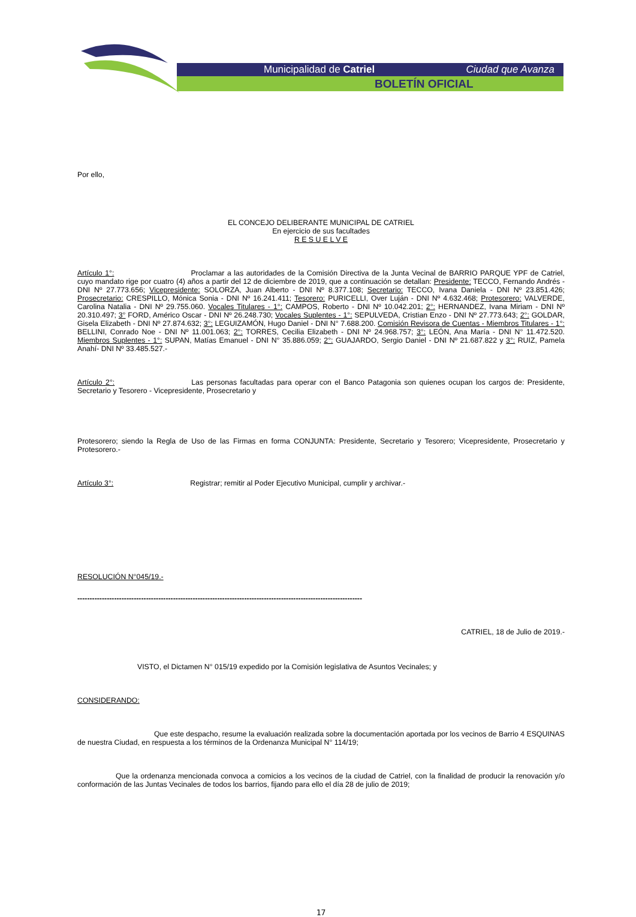Municipalidad de Catriel Ciudad que Avanza
BOLETÍN OFICIAL
Por ello,
EL CONCEJO DELIBERANTE MUNICIPAL DE CATRIEL
En ejercicio de sus facultades
R E S U E L V E
Artículo 1°: Proclamar a las autoridades de la Comisión Directiva de la Junta Vecinal de BARRIO PARQUE YPF de Catriel, cuyo mandato rige por cuatro (4) años a partir del 12 de diciembre de 2019, que a continuación se detallan: Presidente: TECCO, Fernando Andrés - DNI Nº 27.773.656; Vicepresidente: SOLORZA, Juan Alberto - DNI Nº 8.377.108; Secretario: TECCO, Ivana Daniela - DNI Nº 23.851.426; Prosecretario: CRESPILLO, Mónica Sonia - DNI Nº 16.241.411; Tesorero: PURICELLI, Over Luján - DNI Nº 4.632.468; Protesorero: VALVERDE, Carolina Natalia - DNI Nº 29.755.060. Vocales Titulares - 1°: CAMPOS, Roberto - DNI Nº 10.042.201; 2°: HERNANDEZ, Ivana Miriam - DNI Nº 20.310.497; 3° FORD, Américo Oscar - DNI Nº 26.248.730; Vocales Suplentes - 1°: SEPULVEDA, Cristian Enzo - DNI Nº 27.773.643; 2°: GOLDAR, Gisela Elizabeth - DNI Nº 27.874.632; 3°: LEGUIZAMÓN, Hugo Daniel - DNI N° 7.688.200. Comisión Revisora de Cuentas - Miembros Titulares - 1°: BELLINI, Conrado Noe - DNI Nº 11.001.063; 2°: TORRES, Cecilia Elizabeth - DNI Nº 24.968.757; 3°: LEÓN, Ana María - DNI N° 11.472.520. Miembros Suplentes - 1°: SUPAN, Matías Emanuel - DNI N° 35.886.059; 2°: GUAJARDO, Sergio Daniel - DNI Nº 21.687.822 y 3°: RUIZ, Pamela Anahí- DNI Nº 33.485.527.-
Artículo 2°: Las personas facultadas para operar con el Banco Patagonia son quienes ocupan los cargos de: Presidente, Secretario y Tesorero - Vicepresidente, Prosecretario y
Protesorero; siendo la Regla de Uso de las Firmas en forma CONJUNTA: Presidente, Secretario y Tesorero; Vicepresidente, Prosecretario y Protesorero.-
Artículo 3°: Registrar; remitir al Poder Ejecutivo Municipal, cumplir y archivar.-
RESOLUCIÓN N°045/19.-
--------------------------------------------------------------------------------------------------------------------
CATRIEL, 18 de Julio de 2019.-
VISTO, el Dictamen N° 015/19 expedido por la Comisión legislativa de Asuntos Vecinales; y
CONSIDERANDO:
Que este despacho, resume la evaluación realizada sobre la documentación aportada por los vecinos de Barrio 4 ESQUINAS de nuestra Ciudad, en respuesta a los términos de la Ordenanza Municipal N° 114/19;
Que la ordenanza mencionada convoca a comicios a los vecinos de la ciudad de Catriel, con la finalidad de producir la renovación y/o conformación de las Juntas Vecinales de todos los barrios, fijando para ello el día 28 de julio de 2019;
17